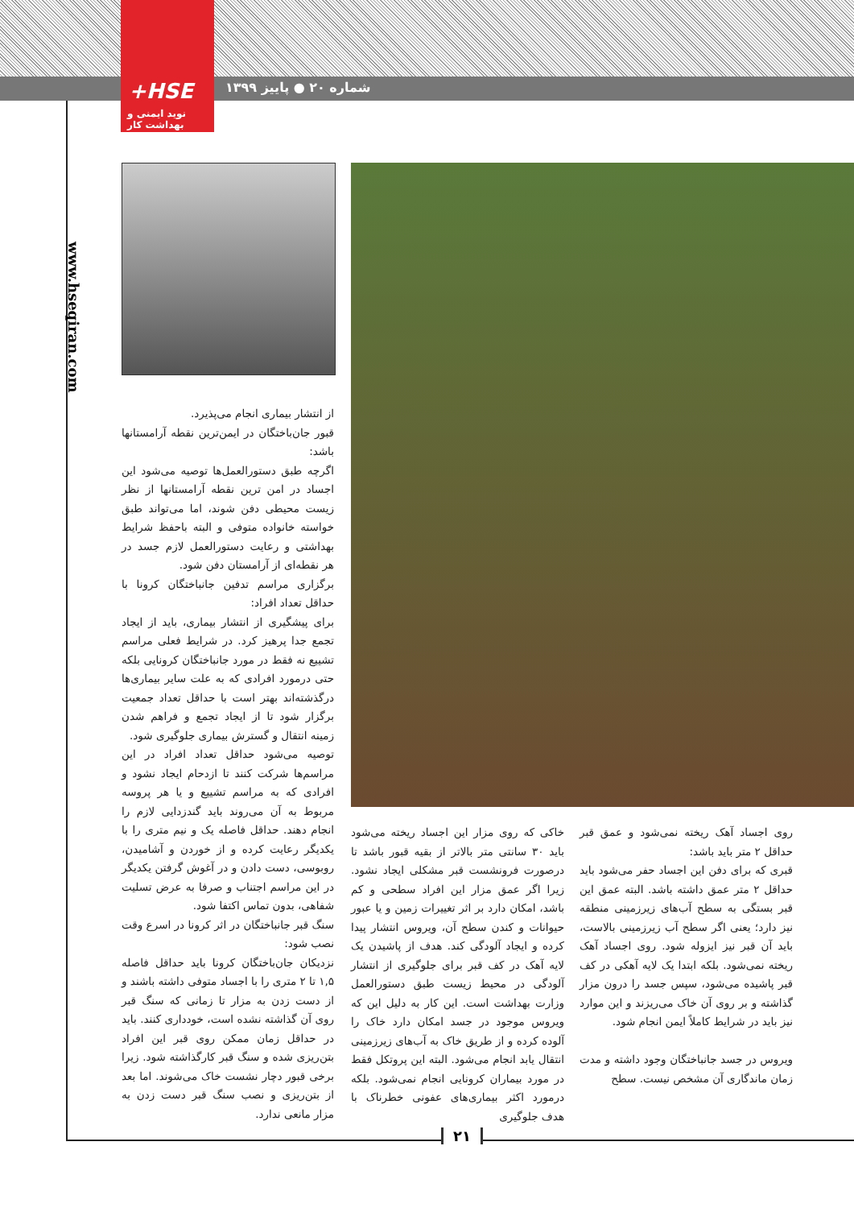+HSE
نوید ایمنی و بهداشت کار
شماره ۲۰ ● پاییز ۱۳۹۹
www.hseqiran.com
روی اجساد آهک ریخته نمی‌شود و عمق قبر حداقل ۲ متر باید باشد:
قبری که برای دفن این اجساد حفر می‌شود باید حداقل ۲ متر عمق داشته باشد. البته عمق این قبر بستگی به سطح آب‌های زیرزمینی منطقه نیز دارد؛ یعنی اگر سطح آب زیرزمینی بالاست، باید آن قبر نیز ایزوله شود. روی اجساد آهک ریخته نمی‌شود. بلکه ابتدا یک لایه آهکی در کف قبر پاشیده می‌شود، سپس جسد را درون مزار گذاشته و بر روی آن خاک می‌ریزند و این موارد نیز باید در شرایط کاملاً ایمن انجام شود.
ویروس در جسد جانباختگان وجود داشته و مدت زمان ماندگاری آن مشخص نیست. سطح
خاکی که روی مزار این اجساد ریخته می‌شود باید ۳۰ سانتی متر بالاتر از بقیه قبور باشد تا درصورت فرونشست قبر مشکلی ایجاد نشود. زیرا اگر عمق مزار این افراد سطحی و کم باشد، امکان دارد بر اثر تغییرات زمین و یا عبور حیوانات و کندن سطح آن، ویروس انتشار پیدا کرده و ایجاد آلودگی کند. هدف از پاشیدن یک لایه آهک در کف قبر برای جلوگیری از انتشار آلودگی در محیط زیست طبق دستورالعمل وزارت بهداشت است. این کار به دلیل این که ویروس موجود در جسد امکان دارد خاک را آلوده کرده و از طریق خاک به آب‌های زیرزمینی انتقال یابد انجام می‌شود. البته این پروتکل فقط در مورد بیماران کرونایی انجام نمی‌شود. بلکه درمورد اکثر بیماری‌های عفونی خطرناک با هدف جلوگیری
از انتشار بیماری انجام می‌پذیرد.
قبور جان‌باختگان در ایمن‌ترین نقطه آرامستانها باشد:
اگرچه طبق دستورالعمل‌ها توصیه می‌شود این اجساد در امن ترین نقطه آرامستانها از نظر زیست محیطی دفن شوند، اما می‌تواند طبق خواسته خانواده متوفی و البته باحفظ شرایط بهداشتی و رعایت دستورالعمل لازم جسد در هر نقطه‌ای از آرامستان دفن شود.
برگزاری مراسم تدفین جانباختگان کرونا با حداقل تعداد افراد:
برای پیشگیری از انتشار بیماری، باید از ایجاد تجمع جدا پرهیز کرد. در شرایط فعلی مراسم تشییع نه فقط در مورد جانباختگان کرونایی بلکه حتی درمورد افرادی که به علت سایر بیماری‌ها درگذشته‌اند بهتر است با حداقل تعداد جمعیت برگزار شود تا از ایجاد تجمع و فراهم شدن زمینه انتقال و گسترش بیماری جلوگیری شود.
توصیه می‌شود حداقل تعداد افراد در این مراسم‌ها شرکت کنند تا ازدحام ایجاد نشود و افرادی که به مراسم تشییع و یا هر پروسه مربوط به آن می‌روند باید گندزدایی لازم را انجام دهند. حداقل فاصله یک و نیم متری را با یکدیگر رعایت کرده و از خوردن و آشامیدن، روبوسی، دست دادن و در آغوش گرفتن یکدیگر در این مراسم اجتناب و صرفا به عرض تسلیت شفاهی، بدون تماس اکتفا شود.
سنگ قبر جانباختگان در اثر کرونا در اسرع وقت نصب شود:
نزدیکان جان‌باختگان کرونا باید حداقل فاصله ۱,۵ تا ۲ متری را با اجساد متوفی داشته باشند و از دست زدن به مزار تا زمانی که سنگ قبر روی آن گذاشته نشده است، خودداری کنند. باید در حداقل زمان ممکن روی قبر این افراد بتن‌ریزی شده و سنگ قبر کارگذاشته شود. زیرا برخی قبور دچار نشست خاک می‌شوند. اما بعد از بتن‌ریزی و نصب سنگ قبر دست زدن به مزار مانعی ندارد.
۲۱